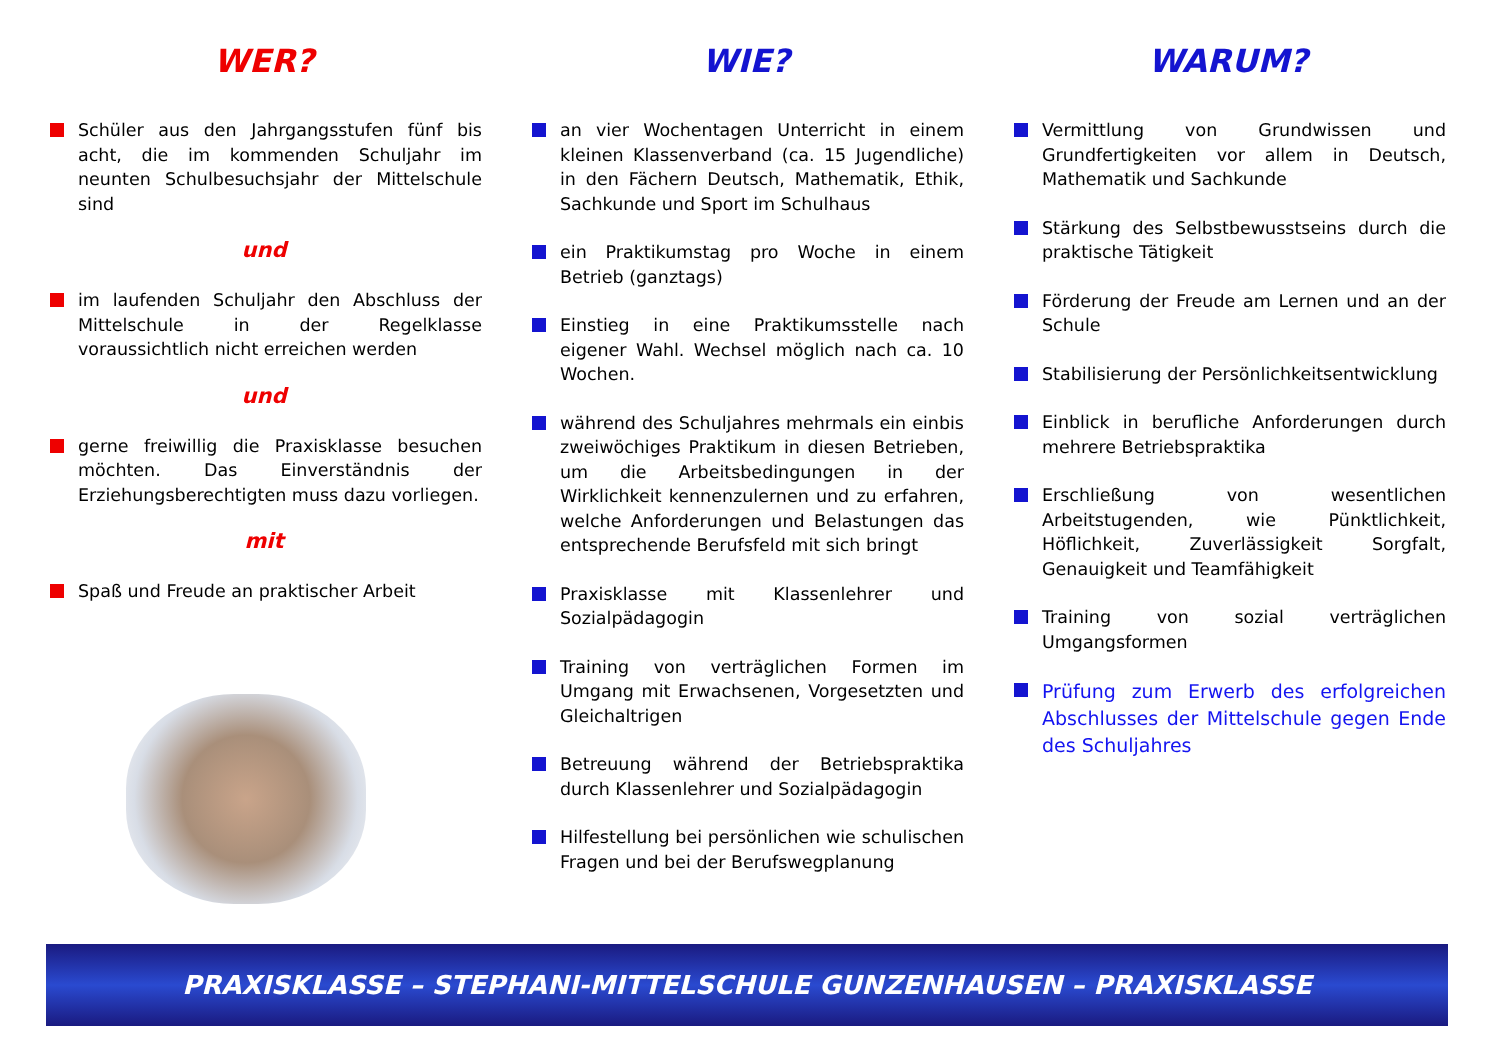WER?
Schüler aus den Jahrgangsstufen fünf bis acht, die im kommenden Schuljahr im neunten Schulbesuchsjahr der Mittelschule sind
und
im laufenden Schuljahr den Abschluss der Mittelschule in der Regelklasse voraussichtlich nicht erreichen werden
und
gerne freiwillig die Praxisklasse besuchen möchten. Das Einverständnis der Erziehungsberechtigten muss dazu vorliegen.
mit
Spaß und Freude an praktischer Arbeit
WIE?
an vier Wochentagen Unterricht in einem kleinen Klassenverband (ca. 15 Jugendliche) in den Fächern Deutsch, Mathematik, Ethik, Sachkunde und Sport im Schulhaus
ein Praktikumstag pro Woche in einem Betrieb (ganztags)
Einstieg in eine Praktikumsstelle nach eigener Wahl. Wechsel möglich nach ca. 10 Wochen.
während des Schuljahres mehrmals ein einbis zweiwöchiges Praktikum in diesen Betrieben, um die Arbeitsbedingungen in der Wirklichkeit kennenzulernen und zu erfahren, welche Anforderungen und Belastungen das entsprechende Berufsfeld mit sich bringt
Praxisklasse mit Klassenlehrer und Sozialpädagogin
Training von verträglichen Formen im Umgang mit Erwachsenen, Vorgesetzten und Gleichaltrigen
Betreuung während der Betriebspraktika durch Klassenlehrer und Sozialpädagogin
Hilfestellung bei persönlichen wie schulischen Fragen und bei der Berufswegplanung
WARUM?
Vermittlung von Grundwissen und Grundfertigkeiten vor allem in Deutsch, Mathematik und Sachkunde
Stärkung des Selbstbewusstseins durch die praktische Tätigkeit
Förderung der Freude am Lernen und an der Schule
Stabilisierung der Persönlichkeitsentwicklung
Einblick in berufliche Anforderungen durch mehrere Betriebspraktika
Erschließung von wesentlichen Arbeitstugenden, wie Pünktlichkeit, Höflichkeit, Zuverlässigkeit Sorgfalt, Genauigkeit und Teamfähigkeit
Training von sozial verträglichen Umgangsformen
Prüfung zum Erwerb des erfolgreichen Abschlusses der Mittelschule gegen Ende des Schuljahres
PRAXISKLASSE – STEPHANI-MITTELSCHULE GUNZENHAUSEN – PRAXISKLASSE